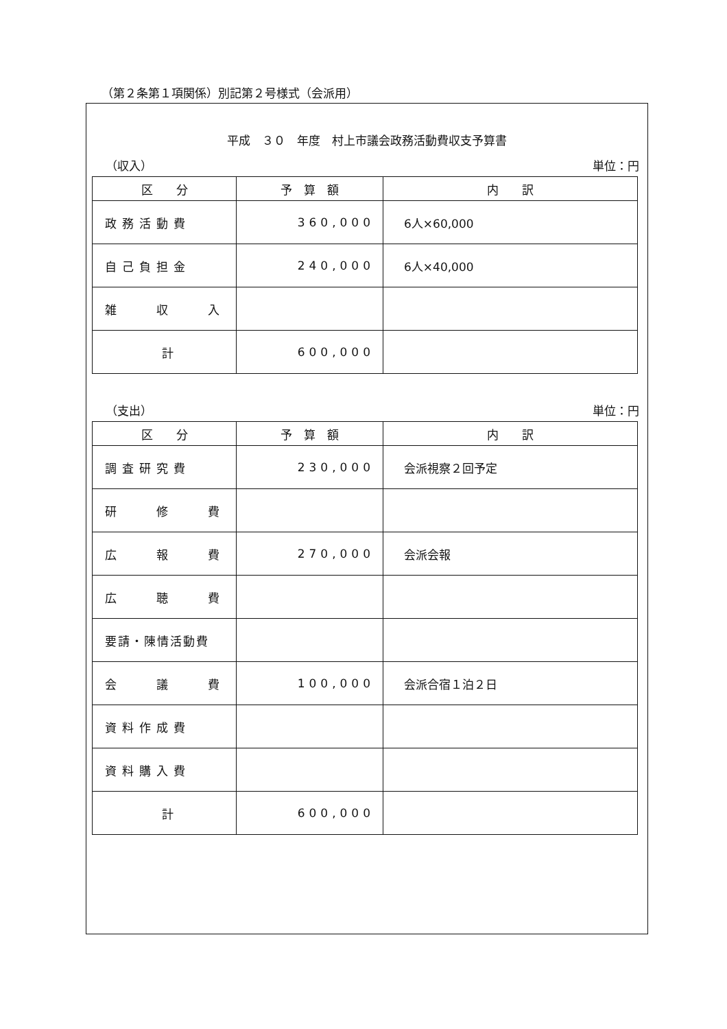（第２条第１項関係）別記第２号様式（会派用）
平成　３０　年度　村上市議会政務活動費収支予算書
（収入） 単位：円
| 区 分 | 予 算 額 | 内 訳 |
| --- | --- | --- |
| 政務活動費 | 360,000 | 6人×60,000 |
| 自己負担金 | 240,000 | 6人×40,000 |
| 雑 収 入 | | |
| 計 | 600,000 | |
（支出） 単位：円
| 区 分 | 予 算 額 | 内 訳 |
| --- | --- | --- |
| 調査研究費 | 230,000 | 会派視察２回予定 |
| 研 修 費 | | |
| 広 報 費 | 270,000 | 会派会報 |
| 広 聴 費 | | |
| 要請・陳情活動費 | | |
| 会 議 費 | 100,000 | 会派合宿１泊２日 |
| 資料作成費 | | |
| 資料購入費 | | |
| 計 | 600,000 | |